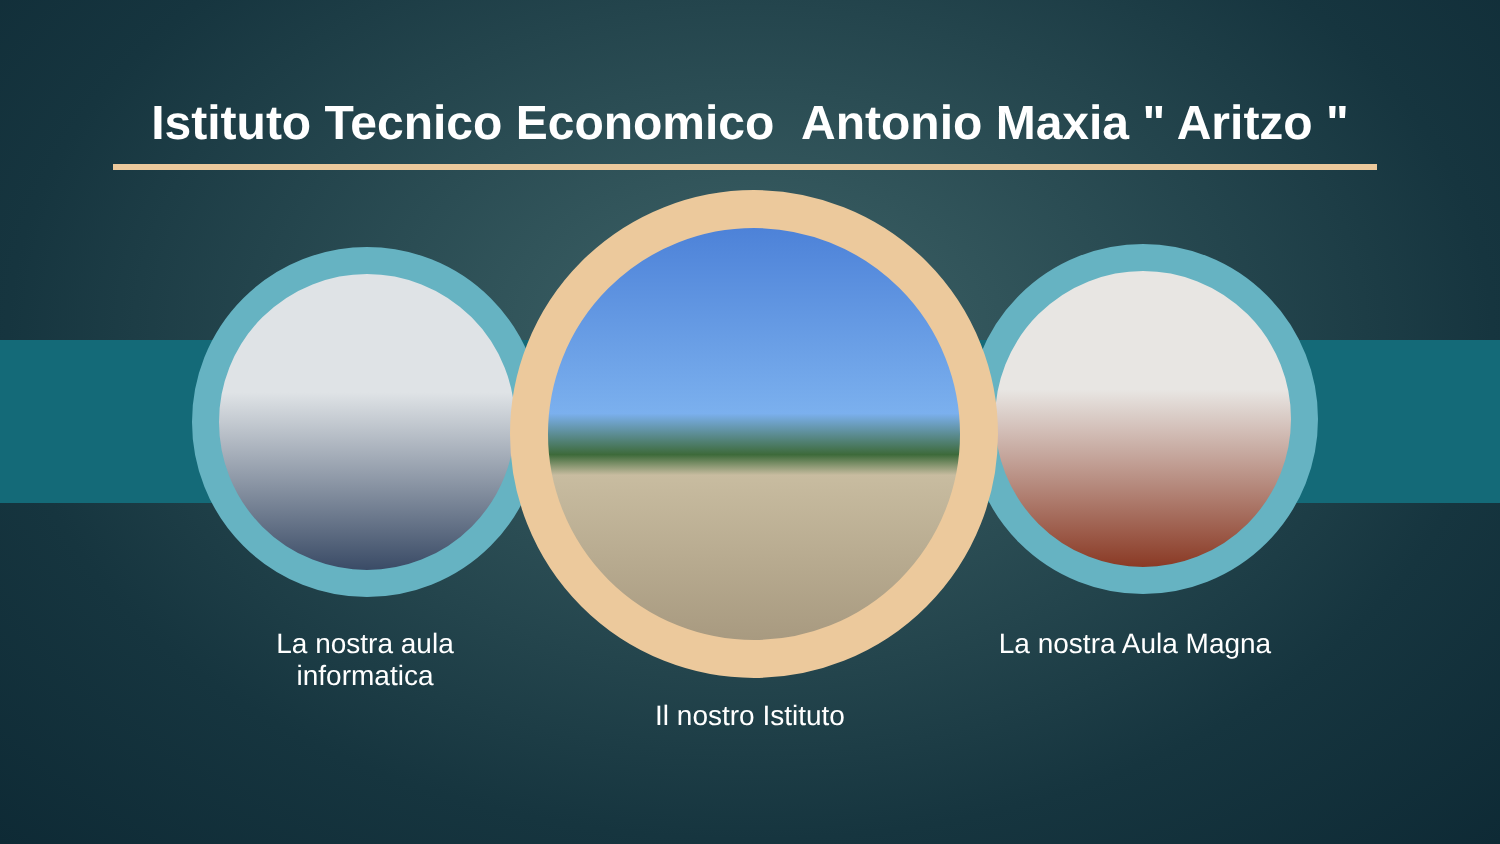Istituto Tecnico Economico Antonio Maxia " Aritzo "
La nostra aula informatica
Il nostro Istituto
La nostra Aula Magna